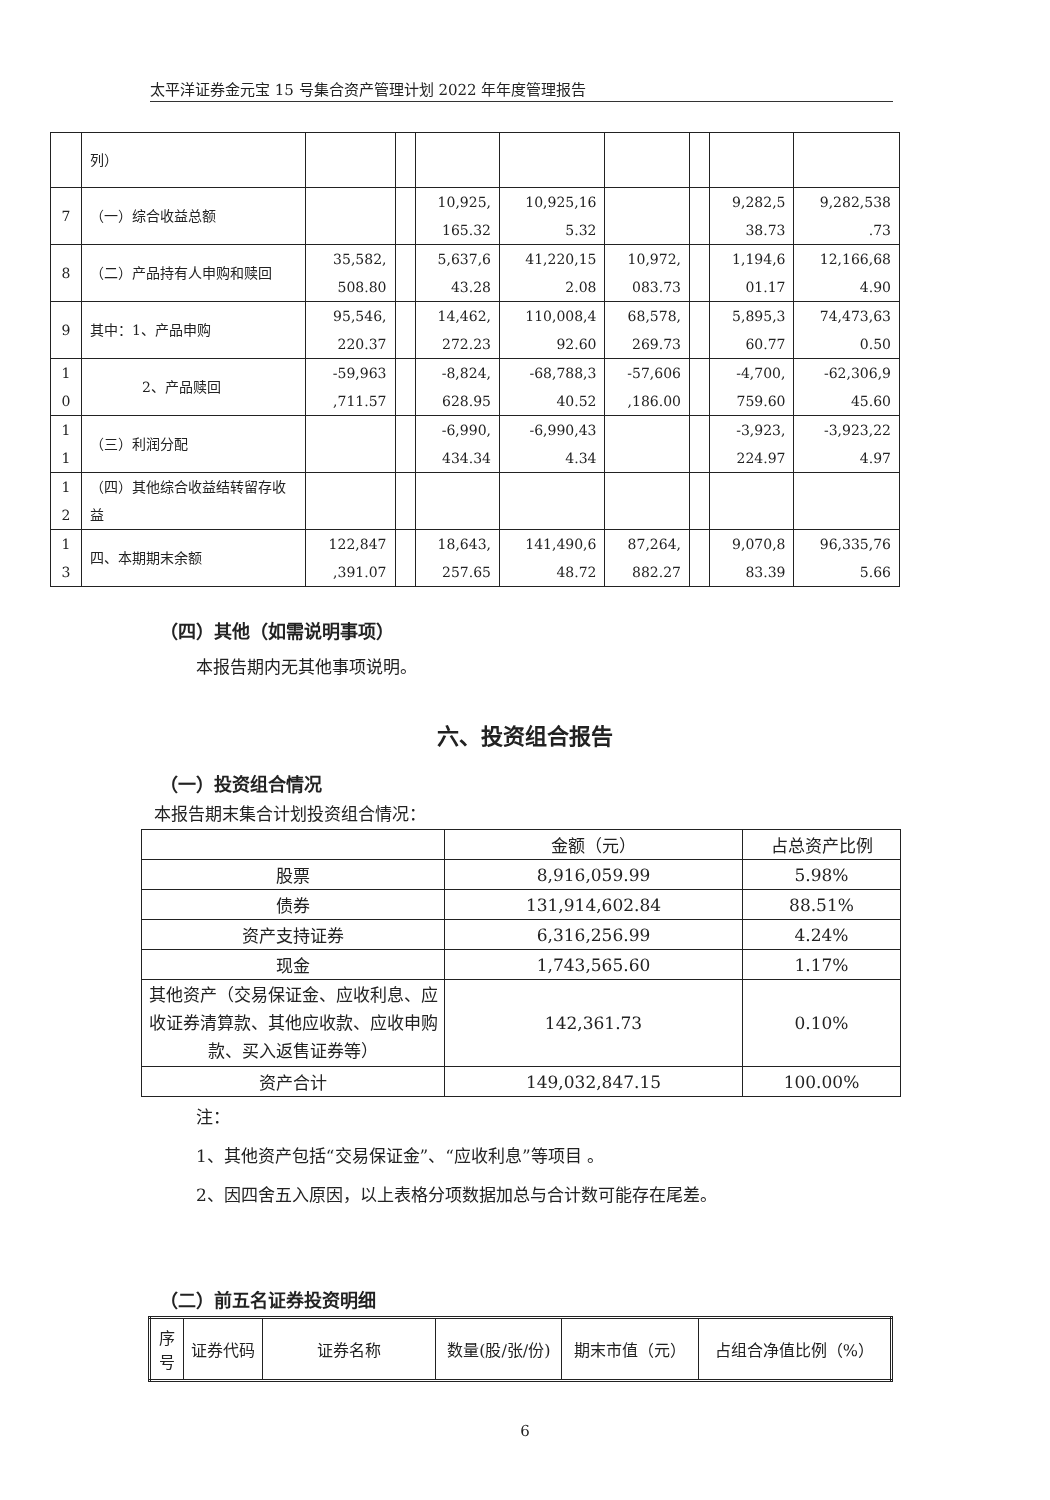太平洋证券金元宝 15 号集合资产管理计划 2022 年年度管理报告
| | 列） | | | | | | | | |
| 7 | （一）综合收益总额 | | | 10,925, 165.32 | 10,925,16 5.32 | | | 9,282,5 38.73 | 9,282,538 .73 |
| 8 | （二）产品持有人申购和赎回 | 35,582, 508.80 | | 5,637,6 43.28 | 41,220,15 2.08 | 10,972, 083.73 | | 1,194,6 01.17 | 12,166,68 4.90 |
| 9 | 其中：1、产品申购 | 95,546, 220.37 | | 14,462, 272.23 | 110,008,4 92.60 | 68,578, 269.73 | | 5,895,3 60.77 | 74,473,63 0.50 |
| 1 0 | 2、产品赎回 | -59,963 ,711.57 | | -8,824, 628.95 | -68,788,3 40.52 | -57,606 ,186.00 | | -4,700, 759.60 | -62,306,9 45.60 |
| 1 1 | （三）利润分配 | | | -6,990, 434.34 | -6,990,43 4.34 | | | -3,923, 224.97 | -3,923,22 4.97 |
| 1 2 | （四）其他综合收益结转留存收益 | | | | | | | | |
| 1 3 | 四、本期期末余额 | 122,847 ,391.07 | | 18,643, 257.65 | 141,490,6 48.72 | 87,264, 882.27 | | 9,070,8 83.39 | 96,335,76 5.66 |
（四）其他（如需说明事项）
本报告期内无其他事项说明。
六、投资组合报告
（一）投资组合情况
本报告期末集合计划投资组合情况：
| | 金额（元） | 占总资产比例 |
| 股票 | 8,916,059.99 | 5.98% |
| 债券 | 131,914,602.84 | 88.51% |
| 资产支持证券 | 6,316,256.99 | 4.24% |
| 现金 | 1,743,565.60 | 1.17% |
| 其他资产（交易保证金、应收利息、应收证券清算款、其他应收款、应收申购款、买入返售证券等） | 142,361.73 | 0.10% |
| 资产合计 | 149,032,847.15 | 100.00% |
注：
1、其他资产包括“交易保证金”、“应收利息”等项目 。
2、因四舍五入原因，以上表格分项数据加总与合计数可能存在尾差。
（二）前五名证券投资明细
| 序 号 | 证券代码 | 证券名称 | 数量(股/张/份) | 期末市值（元） | 占组合净值比例（%） |
6